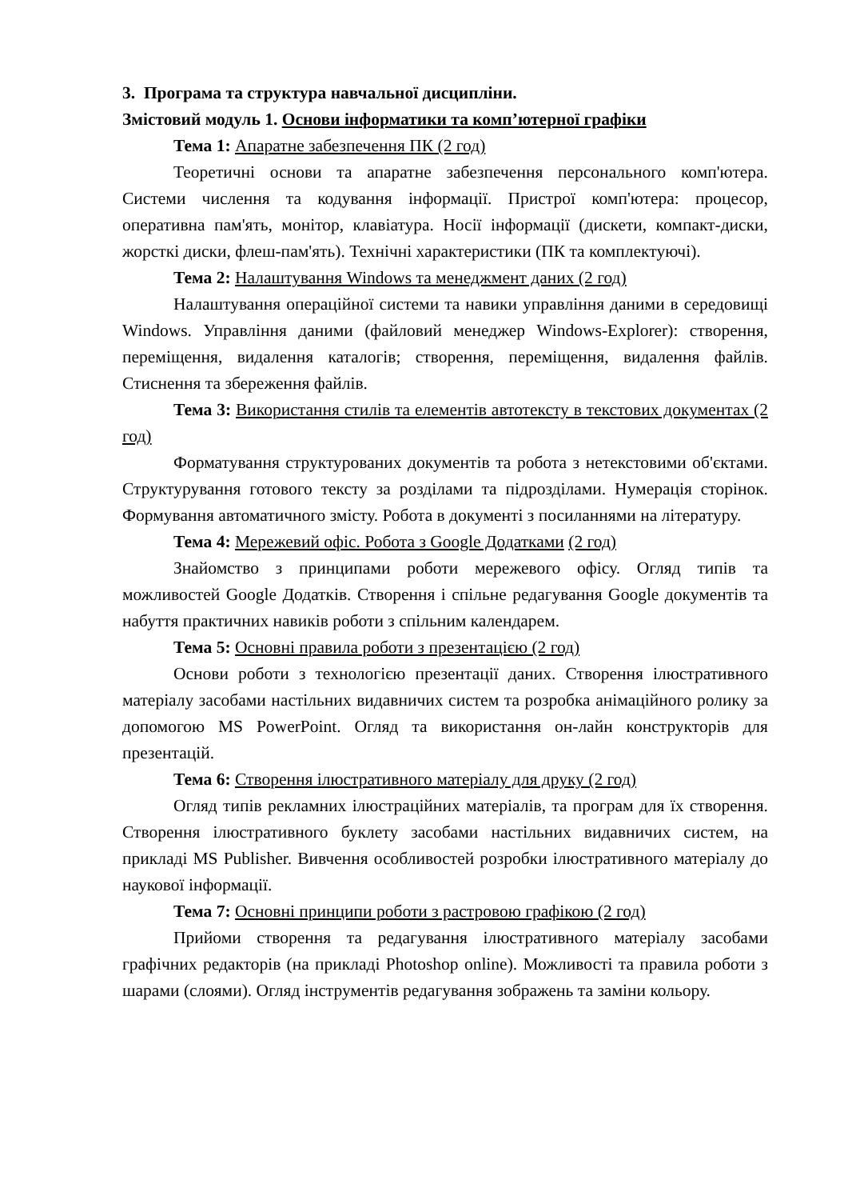3. Програма та структура навчальної дисципліни.
Змістовий модуль 1. Основи інформатики та комп’ютерної графіки
Тема 1: Апаратне забезпечення ПК (2 год)
Теоретичні основи та апаратне забезпечення персонального комп'ютера. Системи числення та кодування інформації. Пристрої комп'ютера: процесор, оперативна пам'ять, монітор, клавіатура. Носії інформації (дискети, компакт-диски, жорсткі диски, флеш-пам'ять). Технічні характеристики (ПК та комплектуючі).
Тема 2: Налаштування Windows та менеджмент даних (2 год)
Налаштування операційної системи та навики управління даними в середовищі Windows. Управління даними (файловий менеджер Windows-Explorer): створення, переміщення, видалення каталогів; створення, переміщення, видалення файлів. Стиснення та збереження файлів.
Тема 3: Використання стилів та елементів автотексту в текстових документах (2 год)
Форматування структурованих документів та робота з нетекстовими об'єктами. Структурування готового тексту за розділами та підрозділами. Нумерація сторінок. Формування автоматичного змісту. Робота в документі з посиланнями на літературу.
Тема 4: Мережевий офіс. Робота з Google Додатками (2 год)
Знайомство з принципами роботи мережевого офісу. Огляд типів та можливостей Google Додатків. Створення і спільне редагування Google документів та набуття практичних навиків роботи з спільним календарем.
Тема 5: Основні правила роботи з презентацією (2 год)
Основи роботи з технологією презентації даних. Створення ілюстративного матеріалу засобами настільних видавничих систем та розробка анімаційного ролику за допомогою MS PowerPoint. Огляд та використання он-лайн конструкторів для презентацій.
Тема 6: Створення ілюстративного матеріалу для друку (2 год)
Огляд типів рекламних ілюстраційних матеріалів, та програм для їх створення. Створення ілюстративного буклету засобами настільних видавничих систем, на прикладі MS Publisher. Вивчення особливостей розробки ілюстративного матеріалу до наукової інформації.
Тема 7: Основні принципи роботи з растровою графікою (2 год)
Прийоми створення та редагування ілюстративного матеріалу засобами графічних редакторів (на прикладі Photoshop online). Можливості та правила роботи з шарами (слоями). Огляд інструментів редагування зображень та заміни кольору.